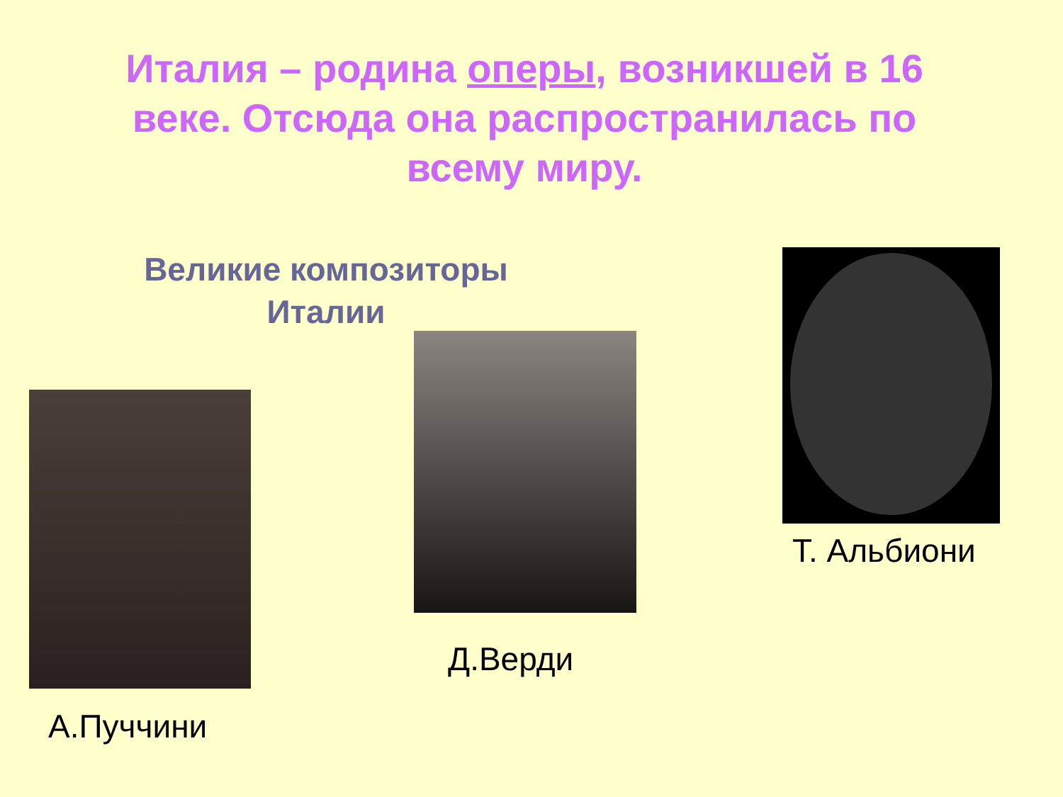Италия – родина оперы, возникшей в 16 веке. Отсюда она распространилась по всему миру.
Великие композиторы Италии
А.Пуччини
Д.Верди
Т. Альбиони